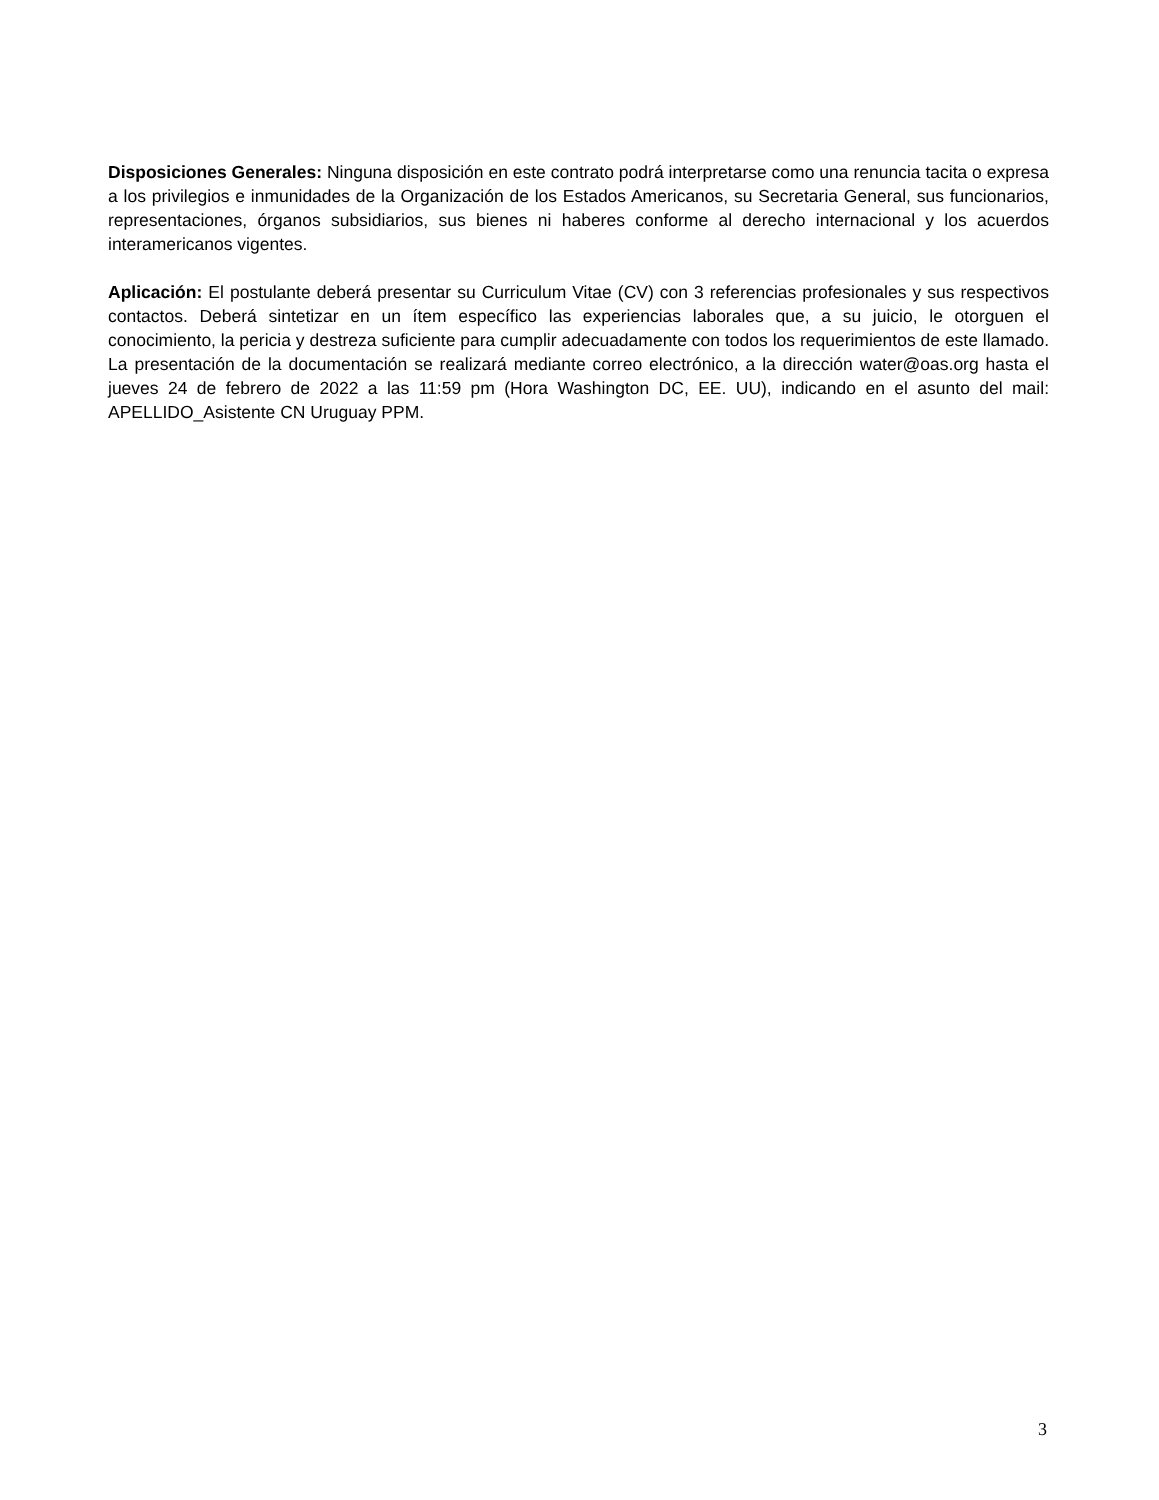Disposiciones Generales: Ninguna disposición en este contrato podrá interpretarse como una renuncia tacita o expresa a los privilegios e inmunidades de la Organización de los Estados Americanos, su Secretaria General, sus funcionarios, representaciones, órganos subsidiarios, sus bienes ni haberes conforme al derecho internacional y los acuerdos interamericanos vigentes.
Aplicación: El postulante deberá presentar su Curriculum Vitae (CV) con 3 referencias profesionales y sus respectivos contactos. Deberá sintetizar en un ítem específico las experiencias laborales que, a su juicio, le otorguen el conocimiento, la pericia y destreza suficiente para cumplir adecuadamente con todos los requerimientos de este llamado. La presentación de la documentación se realizará mediante correo electrónico, a la dirección water@oas.org hasta el jueves 24 de febrero de 2022 a las 11:59 pm (Hora Washington DC, EE. UU), indicando en el asunto del mail: APELLIDO_Asistente CN Uruguay PPM.
3